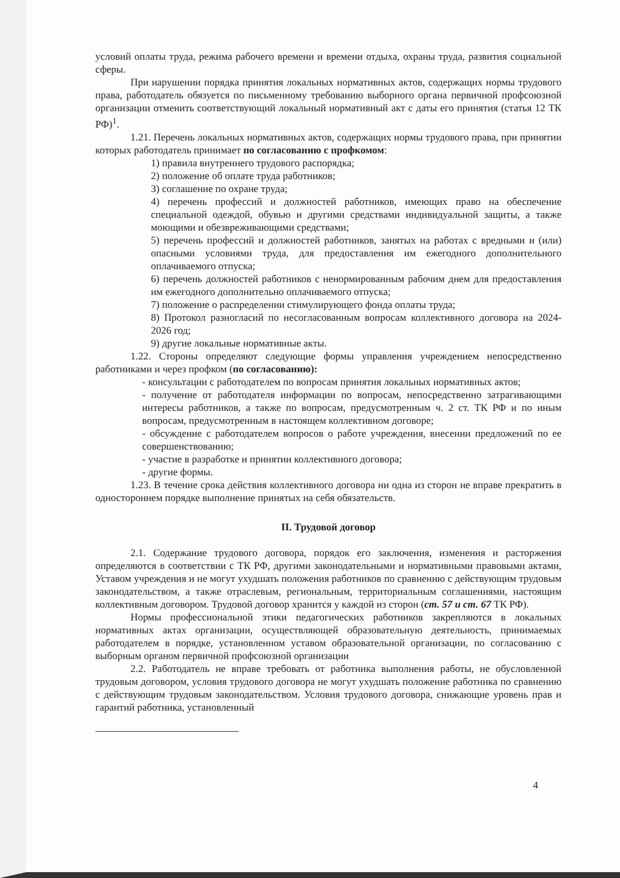условий оплаты труда, режима рабочего времени и времени отдыха, охраны труда, развития социальной сферы.
При нарушении порядка принятия локальных нормативных актов, содержащих нормы трудового права, работодатель обязуется по письменному требованию выборного органа первичной профсоюзной организации отменить соответствующий локальный нормативный акт с даты его принятия (статья 12 ТК РФ)<sup>1</sup>.
1.21. Перечень локальных нормативных актов, содержащих нормы трудового права, при принятии которых работодатель принимает по согласованию с профкомом:
1) правила внутреннего трудового распорядка;
2) положение об оплате труда работников;
3) соглашение по охране труда;
4) перечень профессий и должностей работников, имеющих право на обеспечение специальной одеждой, обувью и другими средствами индивидуальной защиты, а также моющими и обезвреживающими средствами;
5) перечень профессий и должностей работников, занятых на работах с вредными и (или) опасными условиями труда, для предоставления им ежегодного дополнительного оплачиваемого отпуска;
6) перечень должностей работников с ненормированным рабочим днем для предоставления им ежегодного дополнительно оплачиваемого отпуска;
7) положение о распределении стимулирующего фонда оплаты труда;
8) Протокол разногласий по несогласованным вопросам коллективного договора на 2024- 2026 год;
9) другие локальные нормативные акты.
1.22. Стороны определяют следующие формы управления учреждением непосредственно работниками и через профком (по согласованию):
- консультации с работодателем по вопросам принятия локальных нормативных актов;
- получение от работодателя информации по вопросам, непосредственно затрагивающими интересы работников, а также по вопросам, предусмотренным ч. 2 ст. ТК РФ и по иным вопросам, предусмотренным в настоящем коллективном договоре;
- обсуждение с работодателем вопросов о работе учреждения, внесении предложений по ее совершенствованию;
- участие в разработке и принятии коллективного договора;
- другие формы.
1.23. В течение срока действия коллективного договора ни одна из сторон не вправе прекратить в одностороннем порядке выполнение принятых на себя обязательств.
II. Трудовой договор
2.1. Содержание трудового договора, порядок его заключения, изменения и расторжения определяются в соответствии с ТК РФ, другими законодательными и нормативными правовыми актами, Уставом учреждения и не могут ухудшать положения работников по сравнению с действующим трудовым законодательством, а также отраслевым, региональным, территориальным соглашениями, настоящим коллективным договором. Трудовой договор хранится у каждой из сторон (ст. 57 и ст. 67 ТК РФ).
Нормы профессиональной этики педагогических работников закрепляются в локальных нормативных актах организации, осуществляющей образовательную деятельность, принимаемых работодателем в порядке, установленном уставом образовательной организации, по согласованию с выборным органом первичной профсоюзной организации
2.2. Работодатель не вправе требовать от работника выполнения работы, не обусловленной трудовым договором, условия трудового договора не могут ухудшать положение работника по сравнению с действующим трудовым законодательством. Условия трудового договора, снижающие уровень прав и гарантий работника, установленный
4